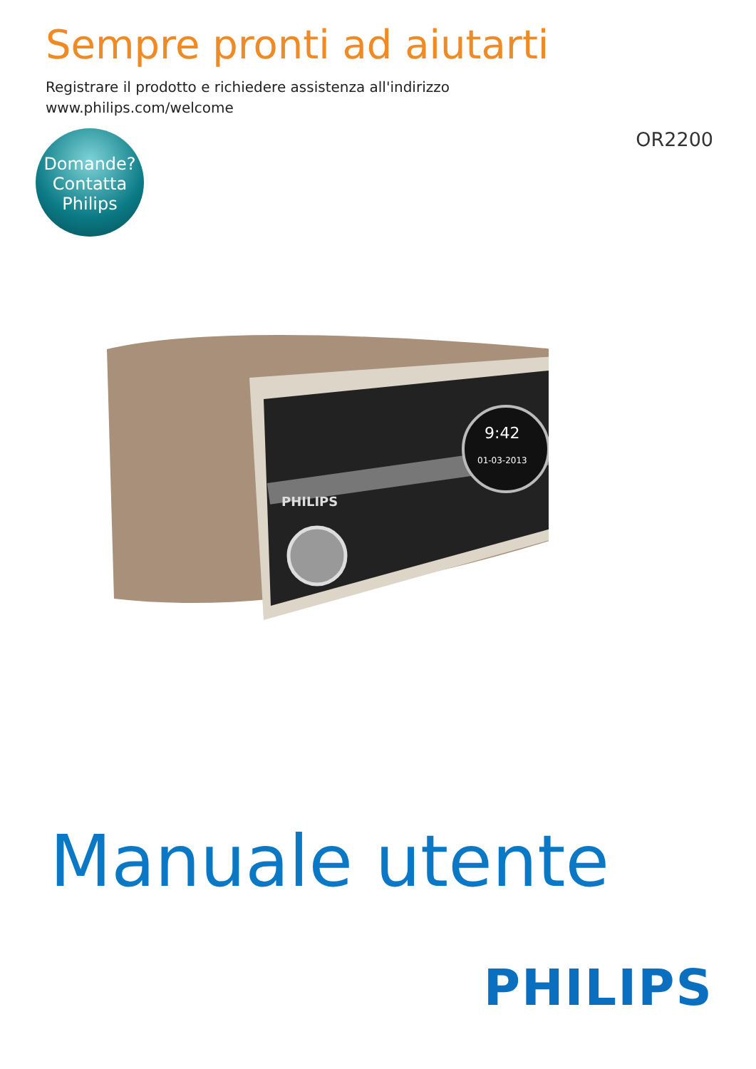Sempre pronti ad aiutarti
Registrare il prodotto e richiedere assistenza all'indirizzo
www.philips.com/welcome
OR2200
Domande?
Contatta
Philips
PHILIPS
9:42
01-03-2013
Manuale utente
PHILIPS